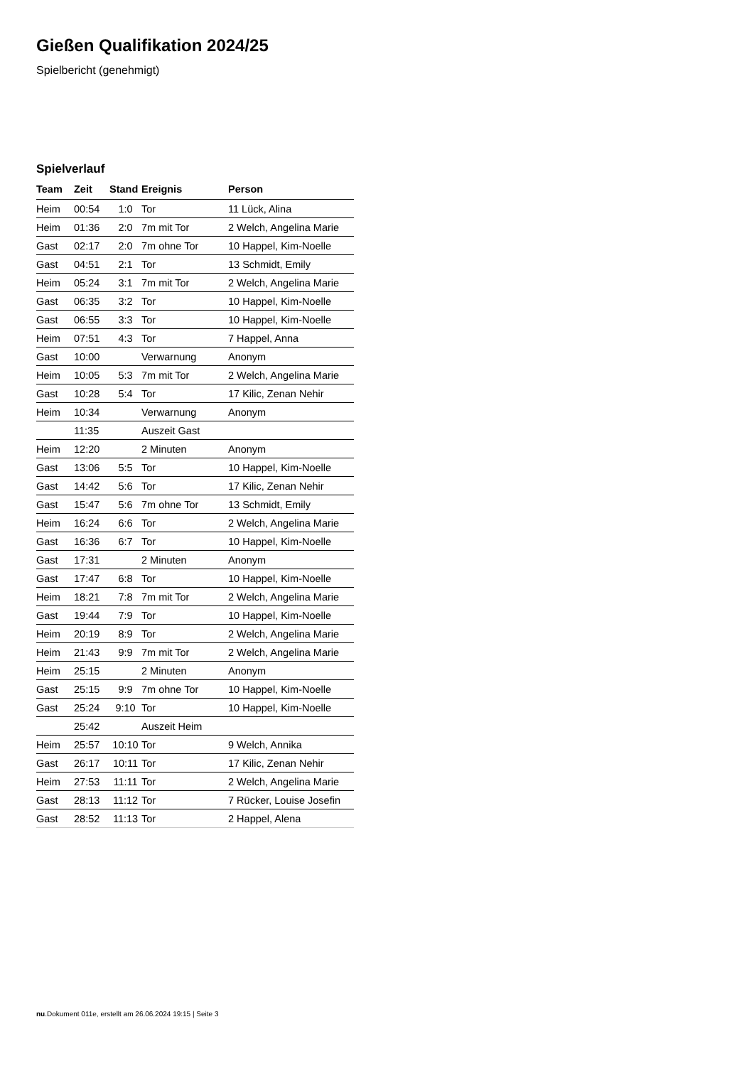Gießen Qualifikation 2024/25
Spielbericht (genehmigt)
Spielverlauf
| Team | Zeit | Stand | Ereignis | Person |
| --- | --- | --- | --- | --- |
| Heim | 00:54 | 1:0 | Tor | 11 Lück, Alina |
| Heim | 01:36 | 2:0 | 7m mit Tor | 2 Welch, Angelina Marie |
| Gast | 02:17 | 2:0 | 7m ohne Tor | 10 Happel, Kim-Noelle |
| Gast | 04:51 | 2:1 | Tor | 13 Schmidt, Emily |
| Heim | 05:24 | 3:1 | 7m mit Tor | 2 Welch, Angelina Marie |
| Gast | 06:35 | 3:2 | Tor | 10 Happel, Kim-Noelle |
| Gast | 06:55 | 3:3 | Tor | 10 Happel, Kim-Noelle |
| Heim | 07:51 | 4:3 | Tor | 7 Happel, Anna |
| Gast | 10:00 | | Verwarnung | Anonym |
| Heim | 10:05 | 5:3 | 7m mit Tor | 2 Welch, Angelina Marie |
| Gast | 10:28 | 5:4 | Tor | 17 Kilic, Zenan Nehir |
| Heim | 10:34 | | Verwarnung | Anonym |
| | 11:35 | | Auszeit Gast | |
| Heim | 12:20 | | 2 Minuten | Anonym |
| Gast | 13:06 | 5:5 | Tor | 10 Happel, Kim-Noelle |
| Gast | 14:42 | 5:6 | Tor | 17 Kilic, Zenan Nehir |
| Gast | 15:47 | 5:6 | 7m ohne Tor | 13 Schmidt, Emily |
| Heim | 16:24 | 6:6 | Tor | 2 Welch, Angelina Marie |
| Gast | 16:36 | 6:7 | Tor | 10 Happel, Kim-Noelle |
| Gast | 17:31 | | 2 Minuten | Anonym |
| Gast | 17:47 | 6:8 | Tor | 10 Happel, Kim-Noelle |
| Heim | 18:21 | 7:8 | 7m mit Tor | 2 Welch, Angelina Marie |
| Gast | 19:44 | 7:9 | Tor | 10 Happel, Kim-Noelle |
| Heim | 20:19 | 8:9 | Tor | 2 Welch, Angelina Marie |
| Heim | 21:43 | 9:9 | 7m mit Tor | 2 Welch, Angelina Marie |
| Heim | 25:15 | | 2 Minuten | Anonym |
| Gast | 25:15 | 9:9 | 7m ohne Tor | 10 Happel, Kim-Noelle |
| Gast | 25:24 | 9:10 | Tor | 10 Happel, Kim-Noelle |
| | 25:42 | | Auszeit Heim | |
| Heim | 25:57 | 10:10 | Tor | 9 Welch, Annika |
| Gast | 26:17 | 10:11 | Tor | 17 Kilic, Zenan Nehir |
| Heim | 27:53 | 11:11 | Tor | 2 Welch, Angelina Marie |
| Gast | 28:13 | 11:12 | Tor | 7 Rücker, Louise Josefin |
| Gast | 28:52 | 11:13 | Tor | 2 Happel, Alena |
nu.Dokument 011e, erstellt am 26.06.2024 19:15 | Seite 3